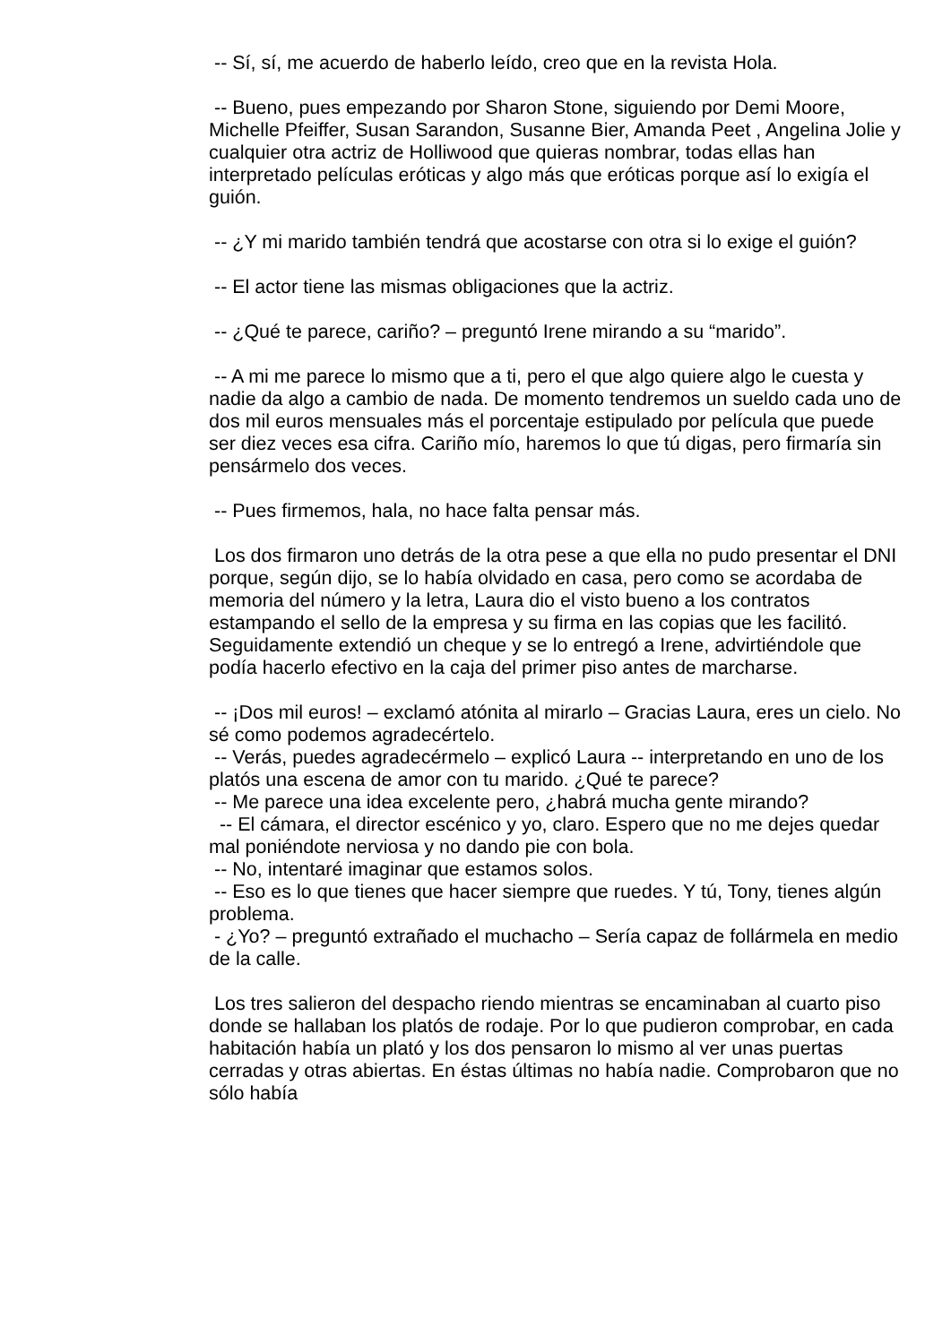-- Sí, sí, me acuerdo de haberlo leído, creo que en la revista Hola.
-- Bueno, pues empezando por Sharon Stone, siguiendo por Demi Moore, Michelle Pfeiffer, Susan Sarandon, Susanne Bier, Amanda Peet , Angelina Jolie y cualquier otra actriz de Holliwood que quieras nombrar, todas ellas han interpretado películas eróticas y algo más que eróticas porque así lo exigía el guión.
-- ¿Y mi marido también tendrá que acostarse con otra si lo exige el guión?
-- El actor tiene las mismas obligaciones que la actriz.
-- ¿Qué te parece, cariño? – preguntó Irene mirando a su “marido”.
-- A mi me parece lo mismo que a ti, pero el que algo quiere algo le cuesta y nadie da algo a cambio de nada. De momento tendremos un sueldo cada uno de dos mil euros mensuales más el porcentaje estipulado por película que puede ser diez veces esa cifra. Cariño mío, haremos lo que tú digas, pero firmaría sin pensármelo dos veces.
-- Pues firmemos, hala, no hace falta pensar más.
Los dos firmaron uno detrás de la otra pese a que ella no pudo presentar el DNI porque, según dijo, se lo había olvidado en casa, pero como se acordaba de memoria del número y la letra, Laura dio el visto bueno a los contratos estampando el sello de la empresa y su firma en las copias que les facilitó. Seguidamente extendió un cheque y se lo entregó a Irene, advirtiéndole que podía hacerlo efectivo en la caja del primer piso antes de marcharse.
-- ¡Dos mil euros! – exclamó atónita al mirarlo – Gracias Laura, eres un cielo. No sé como podemos agradecértelo.
-- Verás, puedes agradecérmelo – explicó Laura -- interpretando en uno de los platós una escena de amor con tu marido. ¿Qué te parece?
-- Me parece una idea excelente pero, ¿habrá mucha gente mirando?
-- El cámara, el director escénico y yo, claro. Espero que no me dejes quedar mal poniéndote nerviosa y no dando pie con bola.
-- No, intentaré imaginar que estamos solos.
-- Eso es lo que tienes que hacer siempre que ruedes. Y tú, Tony, tienes algún problema.
- ¿Yo? – preguntó extrañado el muchacho – Sería capaz de follármela en medio de la calle.
Los tres salieron del despacho riendo mientras se encaminaban al cuarto piso donde se hallaban los platós de rodaje. Por lo que pudieron comprobar, en cada habitación había un plató y los dos pensaron lo mismo al ver unas puertas cerradas y otras abiertas. En éstas últimas no había nadie. Comprobaron que no sólo había